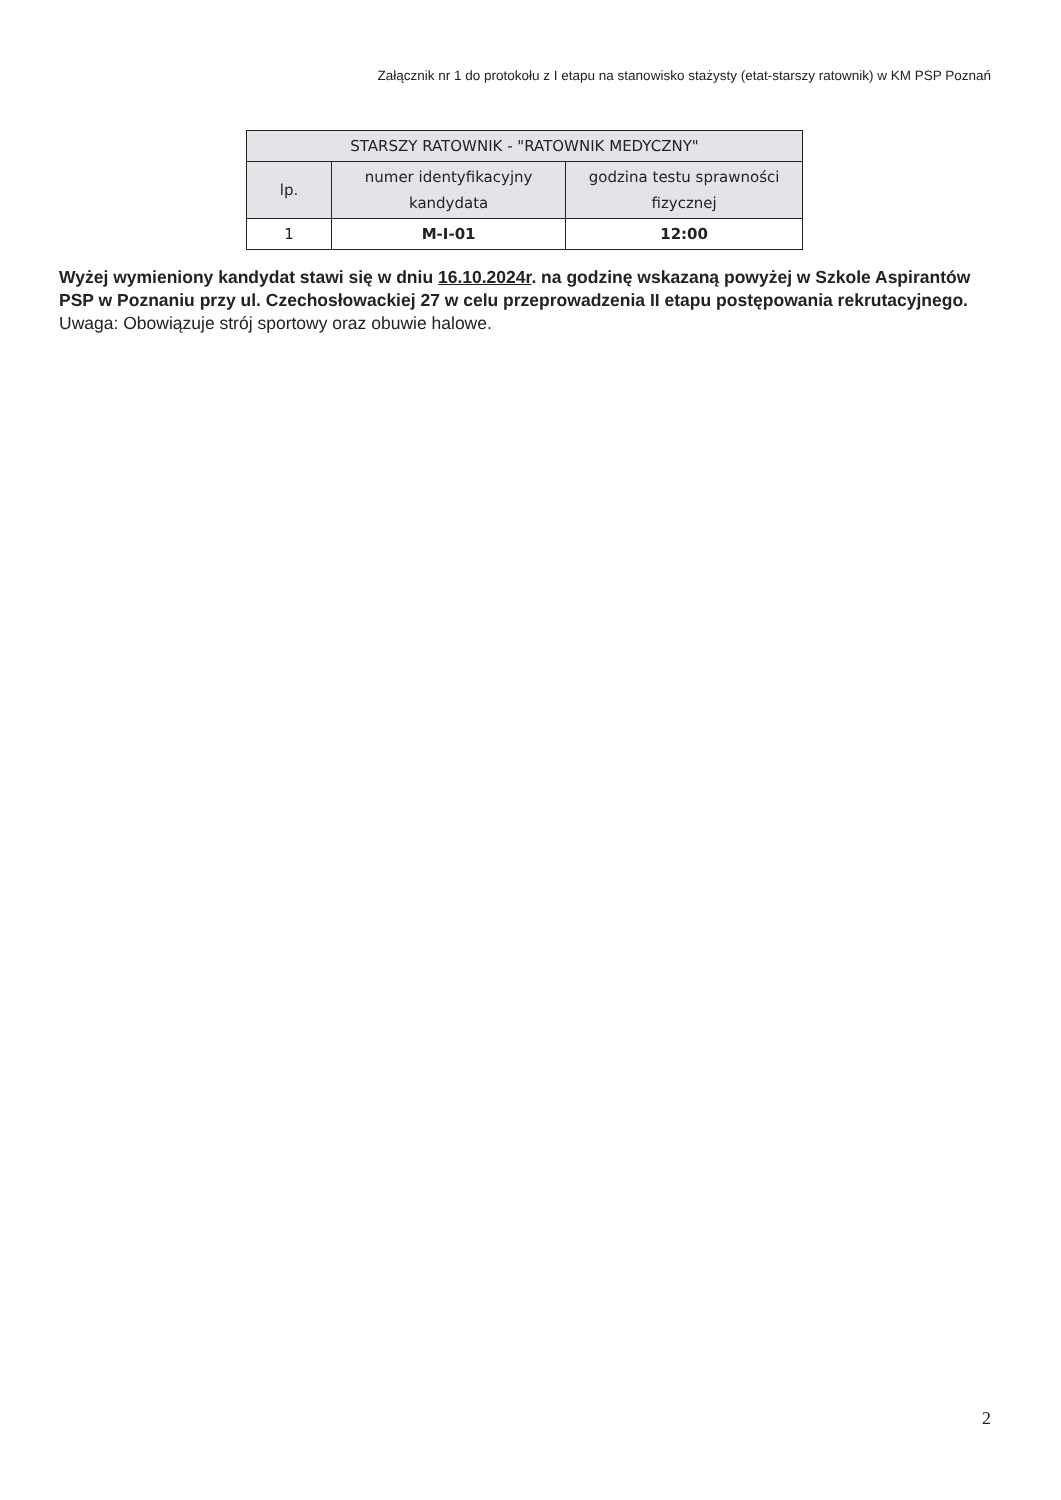Załącznik nr 1 do protokołu z I etapu na stanowisko stażysty (etat-starszy ratownik) w KM PSP Poznań
| STARSZY RATOWNIK - "RATOWNIK MEDYCZNY" | | |
| --- | --- | --- |
| lp. | numer identyfikacyjny kandydata | godzina testu sprawności fizycznej |
| 1 | M-I-01 | 12:00 |
Wyżej wymieniony kandydat stawi się w dniu 16.10.2024r. na godzinę wskazaną powyżej w Szkole Aspirantów PSP w Poznaniu przy ul. Czechosłowackiej 27 w celu przeprowadzenia II etapu postępowania rekrutacyjnego.
Uwaga: Obowiązuje strój sportowy oraz obuwie halowe.
2